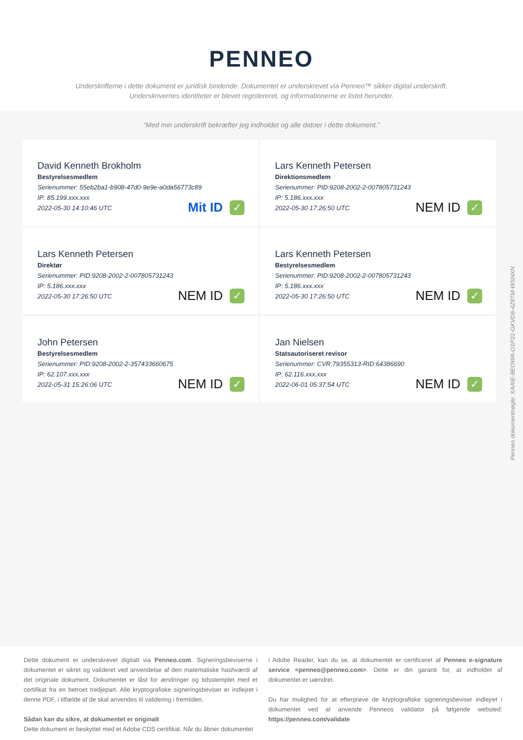PENNEO
Underskrifterne i dette dokument er juridisk bindende. Dokumentet er underskrevet via Penneo™ sikker digital underskrift.
Underskrivernes identiteter er blevet registereret, og informationerne er listet herunder.
“Med min underskrift bekræfter jeg indholdet og alle datoer i dette dokument.”
David Kenneth Brokholm
Bestyrelsesmedlem
Serienummer: 55eb2ba1-b908-47d0-9e9e-a0da56773c89
IP: 85.199.xxx.xxx
2022-05-30 14:10:46 UTC
Mit ID ✓
Lars Kenneth Petersen
Direktionsmedlem
Serienummer: PID:9208-2002-2-007805731243
IP: 5.186.xxx.xxx
2022-05-30 17:26:50 UTC
NEM ID ✓
Lars Kenneth Petersen
Direktør
Serienummer: PID:9208-2002-2-007805731243
IP: 5.186.xxx.xxx
2022-05-30 17:26:50 UTC
NEM ID ✓
Lars Kenneth Petersen
Bestyrelsesmedlem
Serienummer: PID:9208-2002-2-007805731243
IP: 5.186.xxx.xxx
2022-05-30 17:26:50 UTC
NEM ID ✓
John Petersen
Bestyrelsesmedlem
Serienummer: PID:9208-2002-2-357433660675
IP: 62.107.xxx.xxx
2022-05-31 15:26:06 UTC
NEM ID ✓
Jan Nielsen
Statsautoriseret revisor
Serienummer: CVR:79355313-RID:64386690
IP: 62.116.xxx.xxx
2022-06-01 05:37:54 UTC
NEM ID ✓
Penneo dokumentnøgle: XAAIE-8EOWA-O1P31-GKVD6-4Z8TM-WSNXN
Dette dokument er underskrevet digitalt via Penneo.com. Signeringsbeviserne i dokumentet er sikret og valideret ved anvendelse af den matematiske hashværdi af det originale dokument. Dokumentet er låst for ændringer og tidsstemplet med et certifikat fra en betroet tredjepart. Alle kryptografiske signeringsbeviser er indlejret i denne PDF, i tilfælde af de skal anvendes til validering i fremtiden.
Sådan kan du sikre, at dokumentet er originalt
Dette dokument er beskyttet med et Adobe CDS certifikat. Når du åbner dokumentet
i Adobe Reader, kan du se, at dokumentet er certificeret af Penneo e-signature service <penneo@penneo.com>. Dette er din garanti for, at indholdet af dokumentet er uændret.
Du har mulighed for at efterprøve de kryptografiske signeringsbeviser indlejret i dokumentet ved at anvende Penneos validator på følgende websted: https://penneo.com/validate